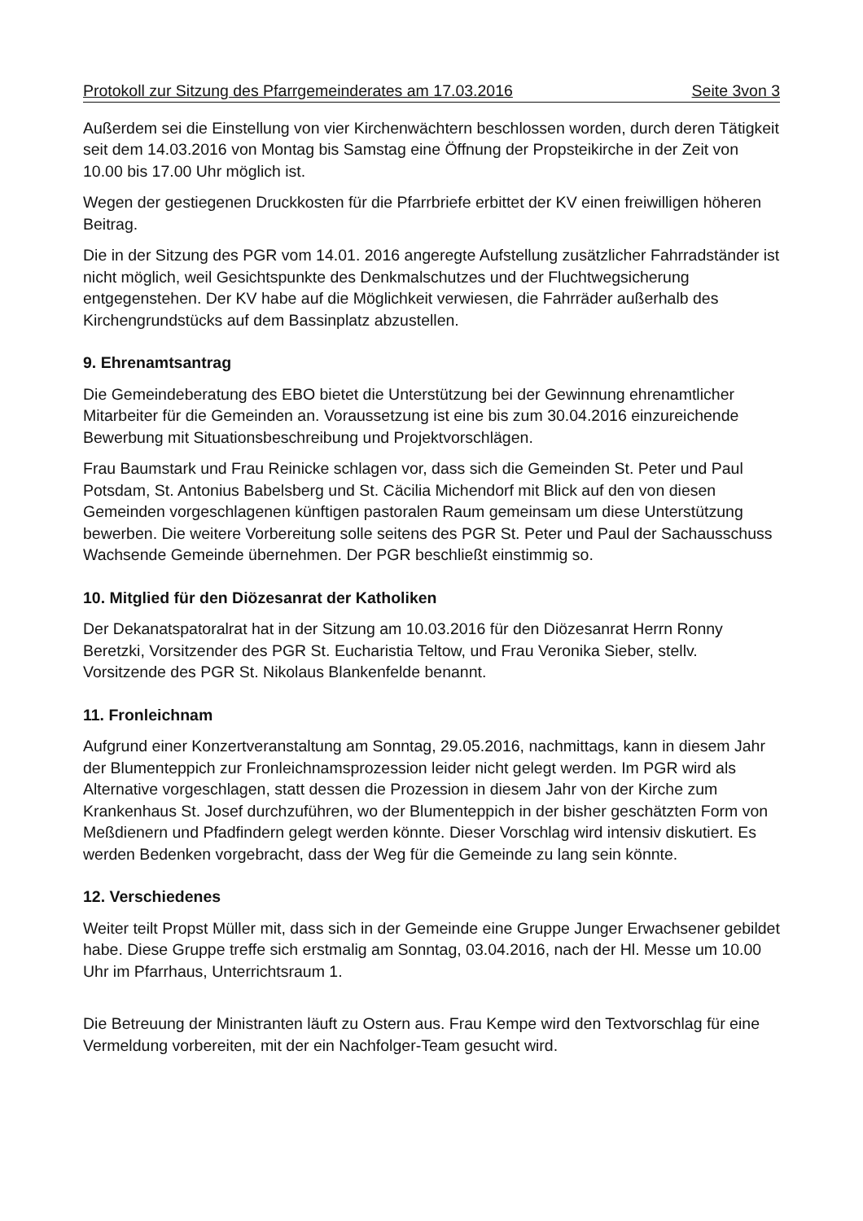Protokoll zur Sitzung des Pfarrgemeinderates am 17.03.2016 Seite 3von 3
Außerdem sei die Einstellung von vier Kirchenwächtern beschlossen worden, durch deren Tätigkeit seit dem 14.03.2016 von Montag bis Samstag eine Öffnung der Propsteikirche in der Zeit von 10.00 bis 17.00 Uhr möglich ist.
Wegen der gestiegenen Druckkosten für die Pfarrbriefe erbittet der KV einen freiwilligen höheren Beitrag.
Die in der Sitzung des PGR vom 14.01. 2016 angeregte Aufstellung zusätzlicher Fahrradständer ist nicht möglich, weil Gesichtspunkte des Denkmalschutzes und der Fluchtwegsicherung entgegenstehen. Der KV habe auf die Möglichkeit verwiesen, die Fahrräder außerhalb des Kirchengrundstücks auf dem Bassinplatz abzustellen.
9. Ehrenamtsantrag
Die Gemeindeberatung des EBO bietet die Unterstützung bei der Gewinnung ehrenamtlicher Mitarbeiter für die Gemeinden an. Voraussetzung ist eine bis zum 30.04.2016 einzureichende Bewerbung mit Situationsbeschreibung und Projektvorschlägen.
Frau Baumstark und Frau Reinicke schlagen vor, dass sich die Gemeinden St. Peter und Paul Potsdam, St. Antonius Babelsberg und St. Cäcilia Michendorf mit Blick auf den von diesen Gemeinden vorgeschlagenen künftigen pastoralen Raum gemeinsam um diese Unterstützung bewerben. Die weitere Vorbereitung solle seitens des PGR St. Peter und Paul der Sachausschuss Wachsende Gemeinde übernehmen. Der PGR beschließt einstimmig so.
10. Mitglied für den Diözesanrat der Katholiken
Der Dekanatspatoralrat hat in der Sitzung am 10.03.2016 für den Diözesanrat Herrn Ronny Beretzki, Vorsitzender des PGR St. Eucharistia Teltow, und Frau Veronika Sieber, stellv. Vorsitzende des PGR St. Nikolaus Blankenfelde benannt.
11. Fronleichnam
Aufgrund einer Konzertveranstaltung am Sonntag, 29.05.2016, nachmittags, kann in diesem Jahr der Blumenteppich zur Fronleichnamsprozession leider nicht gelegt werden. Im PGR wird als Alternative vorgeschlagen, statt dessen die Prozession in diesem Jahr von der Kirche zum Krankenhaus St. Josef durchzuführen, wo der Blumenteppich in der bisher geschätzten Form von Meßdienern und Pfadfindern gelegt werden könnte. Dieser Vorschlag wird intensiv diskutiert. Es werden Bedenken vorgebracht, dass der Weg für die Gemeinde zu lang sein könnte.
12. Verschiedenes
Weiter teilt Propst Müller mit, dass sich in der Gemeinde eine Gruppe Junger Erwachsener gebildet habe. Diese Gruppe treffe sich erstmalig am Sonntag, 03.04.2016, nach der Hl. Messe um 10.00 Uhr im Pfarrhaus, Unterrichtsraum 1.
Die Betreuung der Ministranten läuft zu Ostern aus. Frau Kempe wird den Textvorschlag für eine Vermeldung vorbereiten, mit der ein Nachfolger-Team gesucht wird.